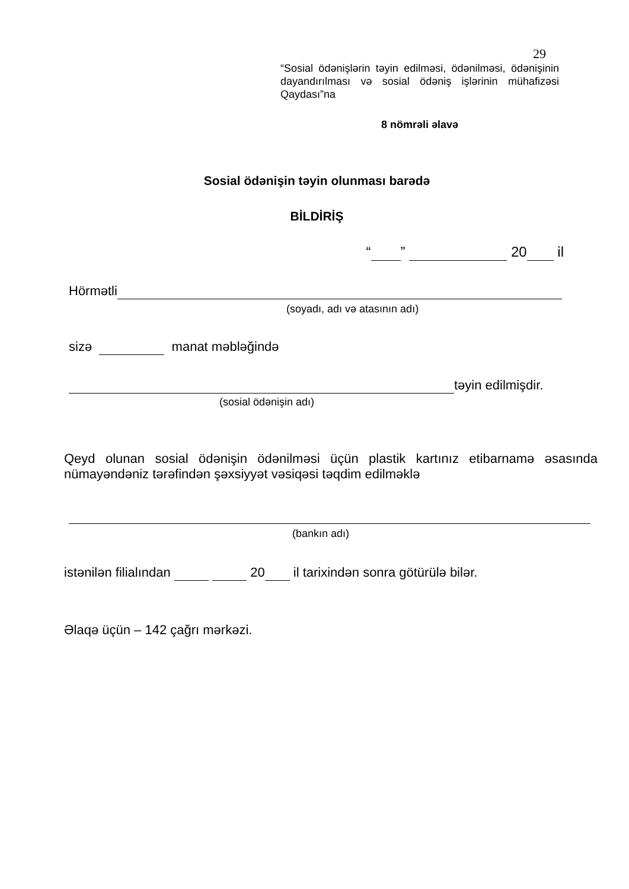29
“Sosial ödənişlərin təyin edilməsi, ödənilməsi, ödənişinin dayandırılması və sosial ödəniş işlərinin mühafizəsi Qaydası”na
8 nömrəli əlavə
Sosial ödənişin təyin olunması barədə
BİLDİRİŞ
“ ” 20 il
Hörmətli
(soyadı, adı və atasının adı)
sizə manat məbləğində
təyin edilmişdir.
(sosial ödənişin adı)
Qeyd olunan sosial ödənişin ödənilməsi üçün plastik kartınız etibarnamə əsasında nümayəndəniz tərəfindən şəxsiyyət vəsiqəsi təqdim edilməklə
(bankın adı)
istənilən filialından 20 il tarixindən sonra götürülə bilər.
Əlaqə üçün – 142 çağrı mərkəzi.